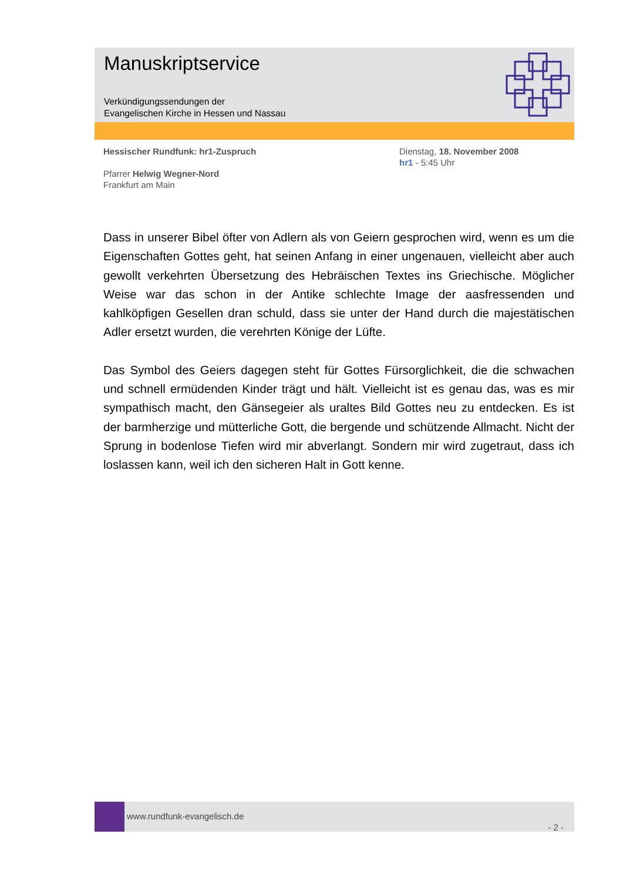Manuskriptservice
Verkündigungssendungen der
Evangelischen Kirche in Hessen und Nassau
Hessischer Rundfunk: hr1-Zuspruch
Pfarrer Helwig Wegner-Nord
Frankfurt am Main
Dienstag, 18. November 2008
hr1 - 5:45 Uhr
Dass in unserer Bibel öfter von Adlern als von Geiern gesprochen wird, wenn es um die Eigenschaften Gottes geht, hat seinen Anfang in einer ungenauen, vielleicht aber auch gewollt verkehrten Übersetzung des Hebräischen Textes ins Griechische. Möglicher Weise war das schon in der Antike schlechte Image der aasfressenden und kahlköpfigen Gesellen dran schuld, dass sie unter der Hand durch die majestätischen Adler ersetzt wurden, die verehrten Könige der Lüfte.
Das Symbol des Geiers dagegen steht für Gottes Fürsorglichkeit, die die schwachen und schnell ermüdenden Kinder trägt und hält. Vielleicht ist es genau das, was es mir sympathisch macht, den Gänsegeier als uraltes Bild Gottes neu zu entdecken. Es ist der barmherzige und mütterliche Gott, die bergende und schützende Allmacht. Nicht der Sprung in bodenlose Tiefen wird mir abverlangt. Sondern mir wird zugetraut, dass ich loslassen kann, weil ich den sicheren Halt in Gott kenne.
www.rundfunk-evangelisch.de
- 2 -